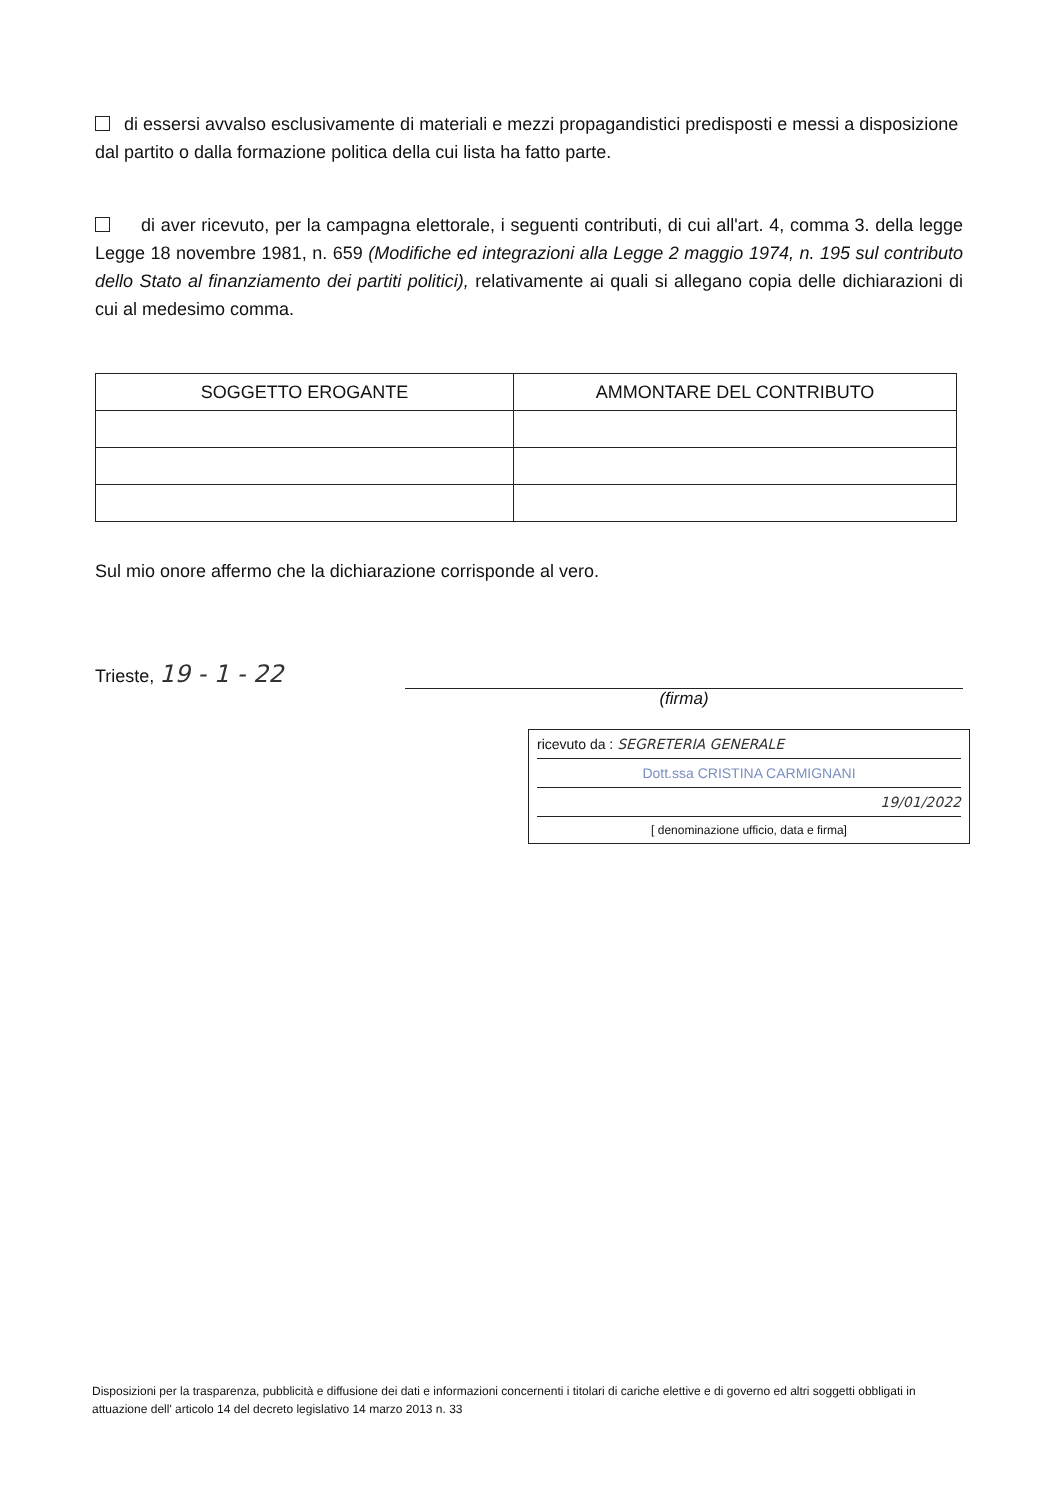di essersi avvalso esclusivamente di materiali e mezzi propagandistici predisposti e messi a disposizione dal partito o dalla formazione politica della cui lista ha fatto parte.
di aver ricevuto, per la campagna elettorale, i seguenti contributi, di cui all'art. 4, comma 3. della legge Legge 18 novembre 1981, n. 659 (Modifiche ed integrazioni alla Legge 2 maggio 1974, n. 195 sul contributo dello Stato al finanziamento dei partiti politici), relativamente ai quali si allegano copia delle dichiarazioni di cui al medesimo comma.
| SOGGETTO EROGANTE | AMMONTARE DEL CONTRIBUTO |
| --- | --- |
Sul mio onore affermo che la dichiarazione corrisponde al vero.
Trieste, 19 - 1 - 22
(firma)
ricevuto da : SEGRETERIA GENERALE
Dott.ssa CRISTINA CARMIGNANI
19/01/2022
[ denominazione ufficio, data e firma]
Disposizioni per la trasparenza, pubblicità e diffusione dei dati e informazioni concernenti i titolari di cariche elettive e di governo ed altri soggetti obbligati in attuazione dell' articolo 14 del decreto legislativo 14 marzo 2013 n. 33